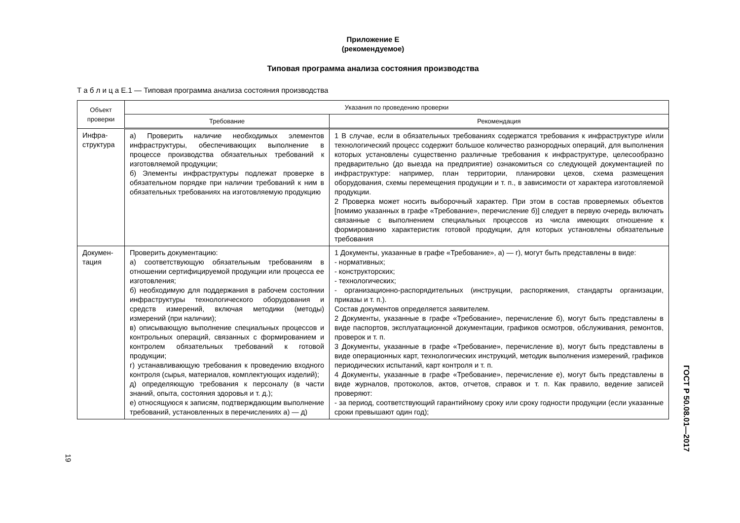Приложение Е
(рекомендуемое)
Типовая программа анализа состояния производства
Т а б л и ц а Е.1 — Типовая программа анализа состояния производства
| Объект проверки | Указания по проведению проверки | |
| --- | --- | --- |
| | Требование | Рекомендация |
| Инфра-структура | а) Проверить наличие необходимых элементов инфраструктуры, обеспечивающих выполнение в процессе производства обязательных требований к изготовляемой продукции; б) Элементы инфраструктуры подлежат проверке в обязательном порядке при наличии требований к ним в обязательных требованиях на изготовляемую продукцию | 1 В случае, если в обязательных требованиях содержатся требования к инфраструктуре и/или технологический процесс содержит большое количество разнородных операций, для выполнения которых установлены существенно различные требования к инфраструктуре, целесообразно предварительно (до выезда на предприятие) ознакомиться со следующей документацией по инфраструктуре: например, план территории, планировки цехов, схема размещения оборудования, схемы перемещения продукции и т. п., в зависимости от характера изготовляемой продукции. 2 Проверка может носить выборочный характер. При этом в состав проверяемых объектов [помимо указанных в графе «Требование», перечисление б)] следует в первую очередь включать связанные с выполнением специальных процессов из числа имеющих отношение к формированию характеристик готовой продукции, для которых установлены обязательные требования |
| Докумен-тация | Проверить документацию: а) соответствующую обязательным требованиям в отношении сертифицируемой продукции или процесса ее изготовления; б) необходимую для поддержания в рабочем состоянии инфраструктуры технологического оборудования и средств измерений, включая методики (методы) измерений (при наличии); в) описывающую выполнение специальных процессов и контрольных операций, связанных с формированием и контролем обязательных требований к готовой продукции; г) устанавливающую требования к проведению входного контроля (сырья, материалов, комплектующих изделий); д) определяющую требования к персоналу (в части знаний, опыта, состояния здоровья и т. д.); е) относящуюся к записям, подтверждающим выполнение требований, установленных в перечислениях а) — д) | 1 Документы, указанные в графе «Требование», а) — г), могут быть представлены в виде: - нормативных; - конструкторских; - технологических; - организационно-распорядительных (инструкции, распоряжения, стандарты организации, приказы и т. п.). Состав документов определяется заявителем. 2 Документы, указанные в графе «Требование», перечисление б), могут быть представлены в виде паспортов, эксплуатационной документации, графиков осмотров, обслуживания, ремонтов, проверок и т. п. 3 Документы, указанные в графе «Требование», перечисление в), могут быть представлены в виде операционных карт, технологических инструкций, методик выполнения измерений, графиков периодических испытаний, карт контроля и т. п. 4 Документы, указанные в графе «Требование», перечисление е), могут быть представлены в виде журналов, протоколов, актов, отчетов, справок и т. п. Как правило, ведение записей проверяют: - за период, соответствующий гарантийному сроку или сроку годности продукции (если указанные сроки превышают один год); |
19
ГОСТ Р 50.08.01—2017